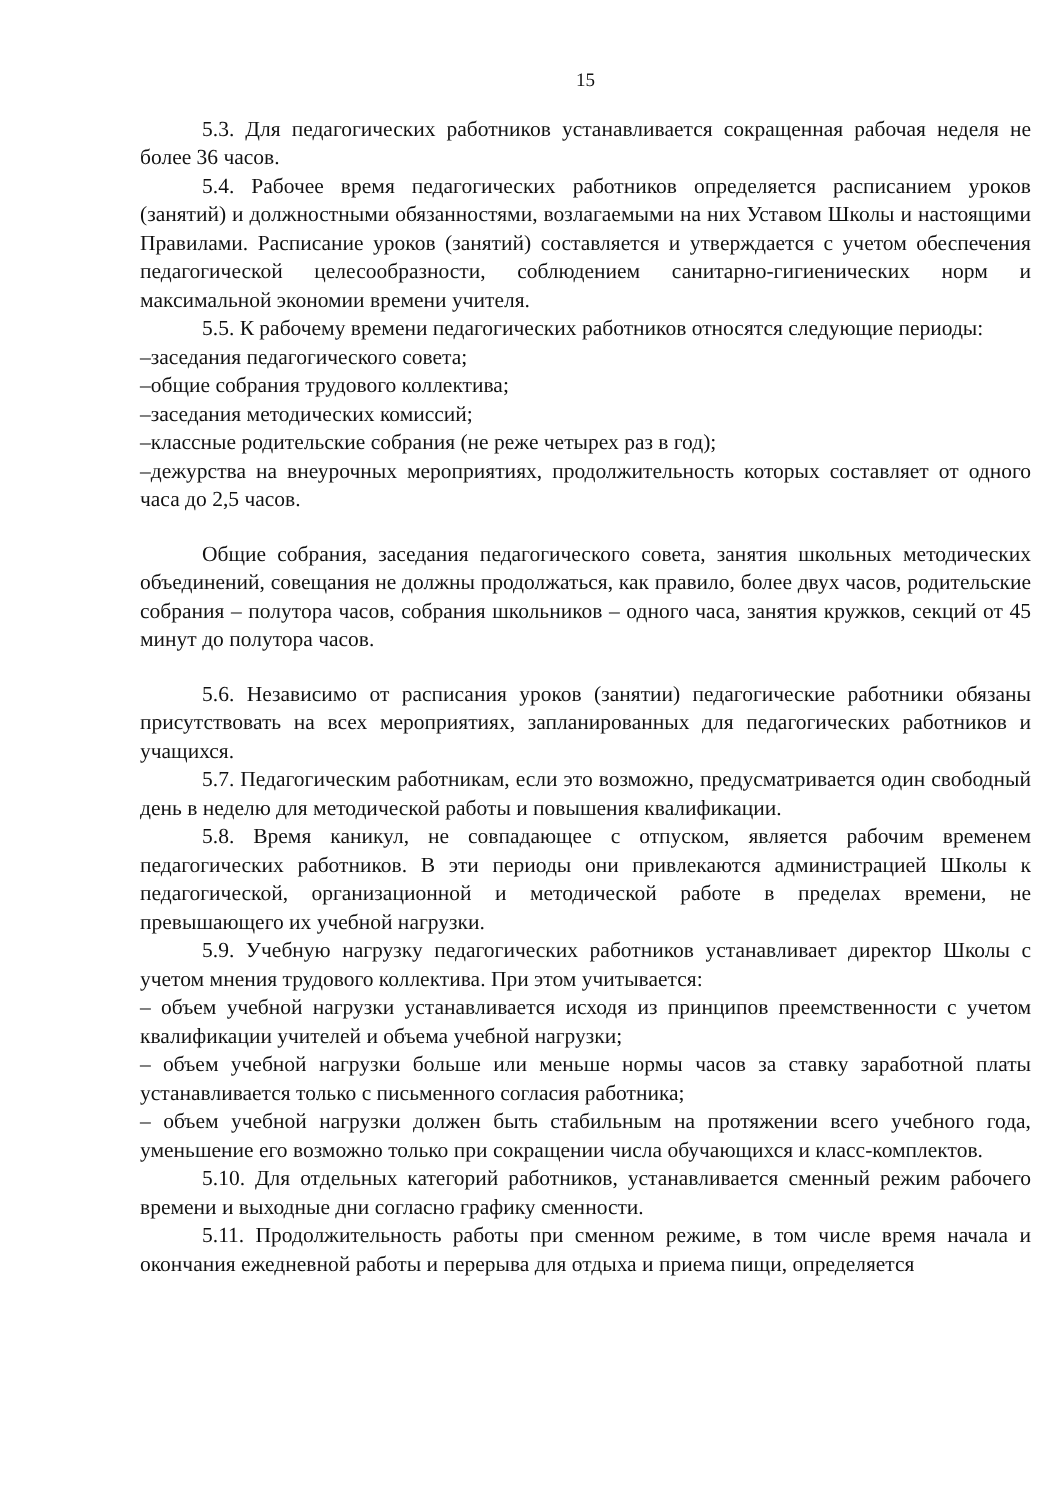15
5.3. Для педагогических работников устанавливается сокращенная рабочая неделя не более 36 часов.
5.4. Рабочее время педагогических работников определяется расписанием уроков (занятий) и должностными обязанностями, возлагаемыми на них Уставом Школы и настоящими Правилами. Расписание уроков (занятий) составляется и утверждается с учетом обеспечения педагогической целесообразности, соблюдением санитарно-гигиенических норм и максимальной экономии времени учителя.
5.5. К рабочему времени педагогических работников относятся следующие периоды:
–заседания педагогического совета;
–общие собрания трудового коллектива;
–заседания методических комиссий;
–классные родительские собрания (не реже четырех раз в год);
–дежурства на внеурочных мероприятиях, продолжительность которых составляет от одного часа до 2,5 часов.
Общие собрания, заседания педагогического совета, занятия школьных методических объединений, совещания не должны продолжаться, как правило, более двух часов, родительские собрания – полутора часов, собрания школьников – одного часа, занятия кружков, секций от 45 минут до полутора часов.
5.6. Независимо от расписания уроков (занятии) педагогические работники обязаны присутствовать на всех мероприятиях, запланированных для педагогических работников и учащихся.
5.7. Педагогическим работникам, если это возможно, предусматривается один свободный день в неделю для методической работы и повышения квалификации.
5.8. Время каникул, не совпадающее с отпуском, является рабочим временем педагогических работников. В эти периоды они привлекаются администрацией Школы к педагогической, организационной и методической работе в пределах времени, не превышающего их учебной нагрузки.
5.9. Учебную нагрузку педагогических работников устанавливает директор Школы с учетом мнения трудового коллектива. При этом учитывается:
– объем учебной нагрузки устанавливается исходя из принципов преемственности с учетом квалификации учителей и объема учебной нагрузки;
– объем учебной нагрузки больше или меньше нормы часов за ставку заработной платы устанавливается только с письменного согласия работника;
– объем учебной нагрузки должен быть стабильным на протяжении всего учебного года, уменьшение его возможно только при сокращении числа обучающихся и класс-комплектов.
5.10. Для отдельных категорий работников, устанавливается сменный режим рабочего времени и выходные дни согласно графику сменности.
5.11. Продолжительность работы при сменном режиме, в том числе время начала и окончания ежедневной работы и перерыва для отдыха и приема пищи, определяется